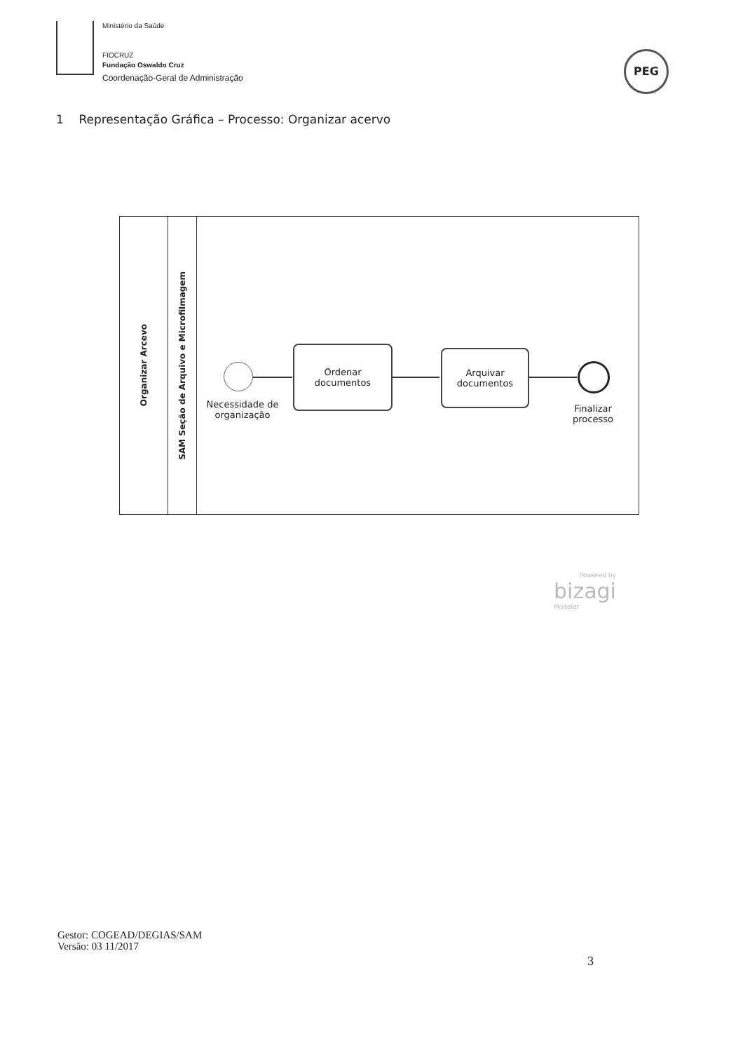Ministério da Saúde
FIOCRUZ
Fundação Oswaldo Cruz
Coordenação-Geral de Administração
PEG
1 Representação Gráfica – Processo: Organizar acervo
Organizar Arcevo
SAM Seção de Arquivo e Microfilmagem
Ordenar
documentos
Arquivar
documentos
Necessidade de
organização
Finalizar
processo
Powered by
bizagi
Modeler
Gestor: COGEAD/DEGIAS/SAM
Versão: 03 11/2017
3